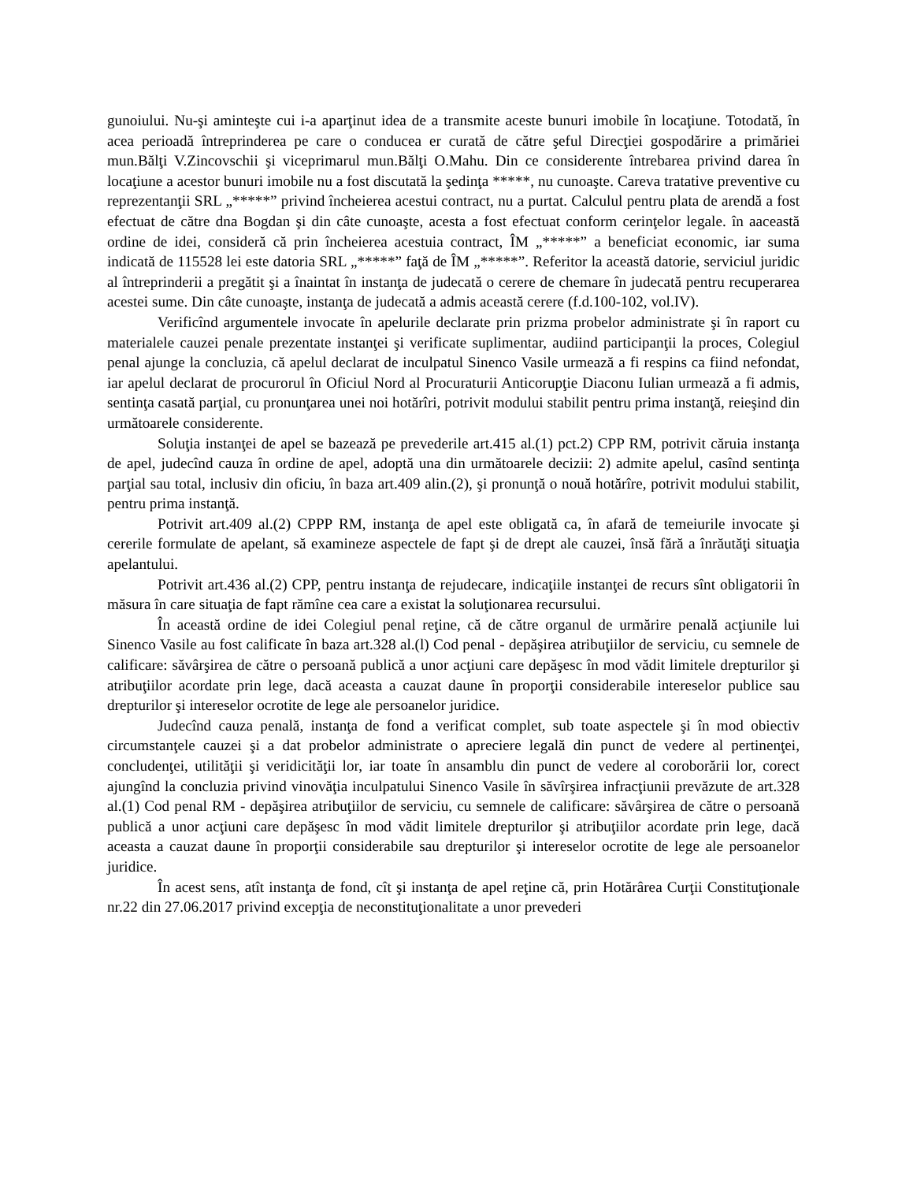gunoiului. Nu-şi aminteşte cui i-a aparţinut idea de a transmite aceste bunuri imobile în locaţiune. Totodată, în acea perioadă întreprinderea pe care o conducea er curată de către şeful Direcţiei gospodărire a primăriei mun.Bălţi V.Zincovschii şi viceprimarul mun.Bălţi O.Mahu. Din ce considerente întrebarea privind darea în locaţiune a acestor bunuri imobile nu a fost discutată la şedinţa *****, nu cunoaşte. Careva tratative preventive cu reprezentanţii SRL „*****” privind încheierea acestui contract, nu a purtat. Calculul pentru plata de arendă a fost efectuat de către dna Bogdan şi din câte cunoaşte, acesta a fost efectuat conform cerinţelor legale. în aaceastă ordine de idei, consideră că prin încheierea acestuia contract, ÎM „*****” a beneficiat economic, iar suma indicată de 115528 lei este datoria SRL „*****” faţă de ÎM „*****”. Referitor la această datorie, serviciul juridic al întreprinderii a pregătit şi a înaintat în instanţa de judecată o cerere de chemare în judecată pentru recuperarea acestei sume. Din câte cunoaşte, instanţa de judecată a admis această cerere (f.d.100-102, vol.IV).
Verificînd argumentele invocate în apelurile declarate prin prizma probelor administrate şi în raport cu materialele cauzei penale prezentate instanţei şi verificate suplimentar, audiind participanţii la proces, Colegiul penal ajunge la concluzia, că apelul declarat de inculpatul Sinenco Vasile urmează a fi respins ca fiind nefondat, iar apelul declarat de procurorul în Oficiul Nord al Procuraturii Anticorupţie Diaconu Iulian urmează a fi admis, sentinţa casată parţial, cu pronunţarea unei noi hotărîri, potrivit modului stabilit pentru prima instanţă, reieşind din următoarele considerente.
Soluţia instanţei de apel se bazează pe prevederile art.415 al.(1) pct.2) CPP RM, potrivit căruia instanţa de apel, judecînd cauza în ordine de apel, adoptă una din următoarele decizii: 2) admite apelul, casînd sentinţa parţial sau total, inclusiv din oficiu, în baza art.409 alin.(2), şi pronunţă o nouă hotărîre, potrivit modului stabilit, pentru prima instanţă.
Potrivit art.409 al.(2) CPPP RM, instanţa de apel este obligată ca, în afară de temeiurile invocate şi cererile formulate de apelant, să examineze aspectele de fapt şi de drept ale cauzei, însă fără a înrăutăţi situaţia apelantului.
Potrivit art.436 al.(2) CPP, pentru instanţa de rejudecare, indicaţiile instanţei de recurs sînt obligatorii în măsura în care situaţia de fapt rămîne cea care a existat la soluţionarea recursului.
În această ordine de idei Colegiul penal reţine, că de către organul de urmărire penală acţiunile lui Sinenco Vasile au fost calificate în baza art.328 al.(l) Cod penal - depăşirea atribuţiilor de serviciu, cu semnele de calificare: săvârşirea de către o persoană publică a unor acţiuni care depăşesc în mod vădit limitele drepturilor şi atribuţiilor acordate prin lege, dacă aceasta a cauzat daune în proporţii considerabile intereselor publice sau drepturilor şi intereselor ocrotite de lege ale persoanelor juridice.
Judecînd cauza penală, instanţa de fond a verificat complet, sub toate aspectele şi în mod obiectiv circumstanţele cauzei şi a dat probelor administrate o apreciere legală din punct de vedere al pertinenţei, concludenţei, utilităţii şi veridicităţii lor, iar toate în ansamblu din punct de vedere al coroborării lor, corect ajungînd la concluzia privind vinovăţia inculpatului Sinenco Vasile în săvîrşirea infracţiunii prevăzute de art.328 al.(1) Cod penal RM - depăşirea atribuţiilor de serviciu, cu semnele de calificare: săvârşirea de către o persoană publică a unor acţiuni care depăşesc în mod vădit limitele drepturilor şi atribuţiilor acordate prin lege, dacă aceasta a cauzat daune în proporţii considerabile sau drepturilor şi intereselor ocrotite de lege ale persoanelor juridice.
În acest sens, atît instanţa de fond, cît şi instanţa de apel reţine că, prin Hotărârea Curţii Constituţionale nr.22 din 27.06.2017 privind excepţia de neconstituţionalitate a unor prevederi